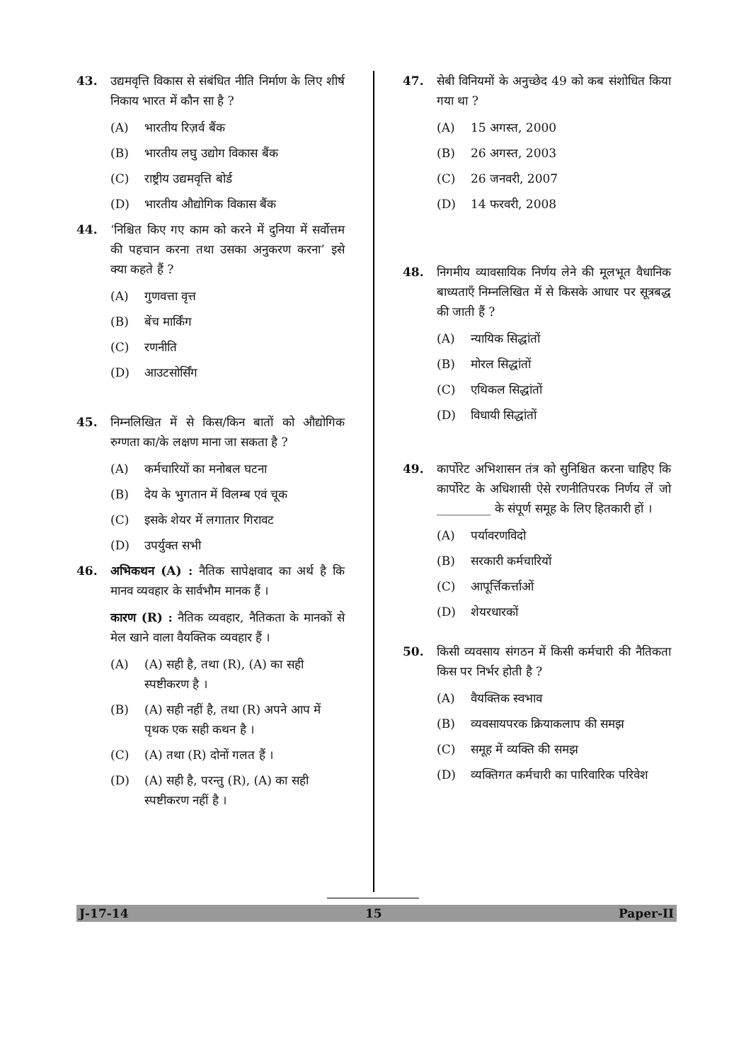43. उद्यमवृत्ति विकास से संबंधित नीति निर्माण के लिए शीर्ष निकाय भारत में कौन सा है ?
(A) भारतीय रिज़र्व बैंक
(B) भारतीय लघु उद्योग विकास बैंक
(C) राष्ट्रीय उद्यमवृत्ति बोर्ड
(D) भारतीय औद्योगिक विकास बैंक
44. ‘निश्चित किए गए काम को करने में दुनिया में सर्वोत्तम की पहचान करना तथा उसका अनुकरण करना’ इसे क्या कहते हैं ?
(A) गुणवत्ता वृत्त
(B) बेंच मार्किंग
(C) रणनीति
(D) आउटसोर्सिंग
45. निम्नलिखित में से किस/किन बातों को औद्योगिक रुग्णता का/के लक्षण माना जा सकता है ?
(A) कर्मचारियों का मनोबल घटना
(B) देय के भुगतान में विलम्ब एवं चूक
(C) इसके शेयर में लगातार गिरावट
(D) उपर्युक्त सभी
46. अभिकथन (A) : नैतिक सापेक्षवाद का अर्थ है कि मानव व्यवहार के सार्वभौम मानक हैं ।
कारण (R) : नैतिक व्यवहार, नैतिकता के मानकों से मेल खाने वाला वैयक्तिक व्यवहार हैं ।
(A) (A) सही है, तथा (R), (A) का सही स्पष्टीकरण है ।
(B) (A) सही नहीं है, तथा (R) अपने आप में पृथक एक सही कथन है ।
(C) (A) तथा (R) दोनों गलत हैं ।
(D) (A) सही है, परन्तु (R), (A) का सही स्पष्टीकरण नहीं है ।
47. सेबी विनियमों के अनुच्छेद 49 को कब संशोधित किया गया था ?
(A) 15 अगस्त, 2000
(B) 26 अगस्त, 2003
(C) 26 जनवरी, 2007
(D) 14 फरवरी, 2008
48. निगमीय व्यावसायिक निर्णय लेने की मूलभूत वैधानिक बाध्यताएँ निम्नलिखित में से किसके आधार पर सूत्रबद्ध की जाती हैं ?
(A) न्यायिक सिद्धांतों
(B) मोरल सिद्धांतों
(C) एथिकल सिद्धांतों
(D) विधायी सिद्धांतों
49. कार्पोरेट अभिशासन तंत्र को सुनिश्चित करना चाहिए कि कार्पोरेट के अधिशासी ऐसे रणनीतिपरक निर्णय लें जो _________ के संपूर्ण समूह के लिए हितकारी हों ।
(A) पर्यावरणविदो
(B) सरकारी कर्मचारियों
(C) आपूर्त्तिकर्त्ताओं
(D) शेयरधारकों
50. किसी व्यवसाय संगठन में किसी कर्मचारी की नैतिकता किस पर निर्भर होती है ?
(A) वैयक्तिक स्वभाव
(B) व्यवसायपरक क्रियाकलाप की समझ
(C) समूह में व्यक्ति की समझ
(D) व्यक्तिगत कर्मचारी का पारिवारिक परिवेश
J-17-14 15 Paper-II